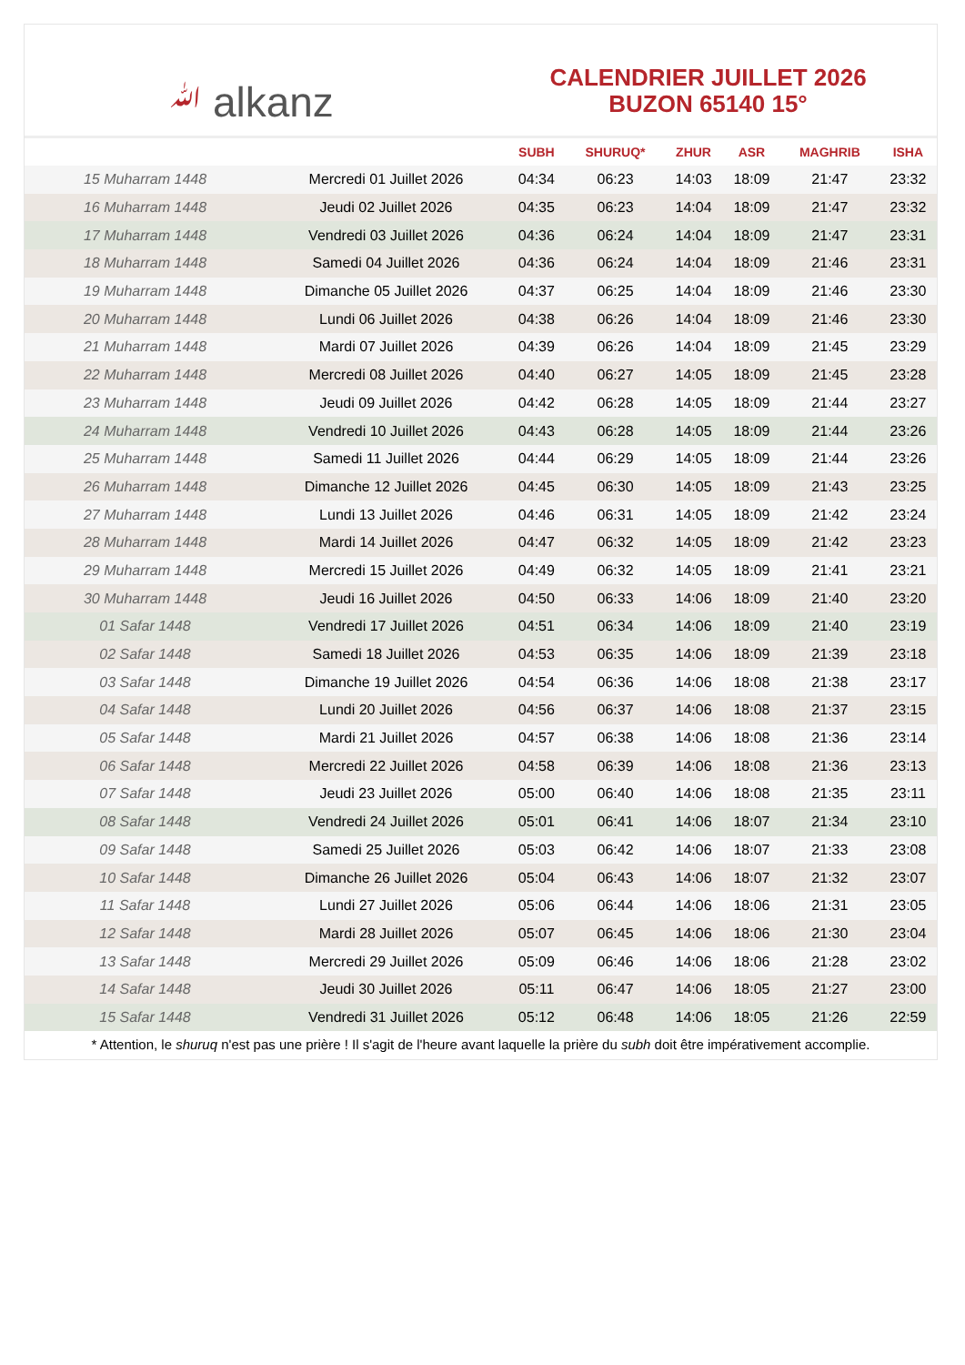ﷲ alkanz
CALENDRIER JUILLET 2026
BUZON 65140 15°
| | | SUBH | SHURUQ* | ZHUR | ASR | MAGHRIB | ISHA |
| --- | --- | --- | --- | --- | --- | --- | --- |
| 15 Muharram 1448 | Mercredi 01 Juillet 2026 | 04:34 | 06:23 | 14:03 | 18:09 | 21:47 | 23:32 |
| 16 Muharram 1448 | Jeudi 02 Juillet 2026 | 04:35 | 06:23 | 14:04 | 18:09 | 21:47 | 23:32 |
| 17 Muharram 1448 | Vendredi 03 Juillet 2026 | 04:36 | 06:24 | 14:04 | 18:09 | 21:47 | 23:31 |
| 18 Muharram 1448 | Samedi 04 Juillet 2026 | 04:36 | 06:24 | 14:04 | 18:09 | 21:46 | 23:31 |
| 19 Muharram 1448 | Dimanche 05 Juillet 2026 | 04:37 | 06:25 | 14:04 | 18:09 | 21:46 | 23:30 |
| 20 Muharram 1448 | Lundi 06 Juillet 2026 | 04:38 | 06:26 | 14:04 | 18:09 | 21:46 | 23:30 |
| 21 Muharram 1448 | Mardi 07 Juillet 2026 | 04:39 | 06:26 | 14:04 | 18:09 | 21:45 | 23:29 |
| 22 Muharram 1448 | Mercredi 08 Juillet 2026 | 04:40 | 06:27 | 14:05 | 18:09 | 21:45 | 23:28 |
| 23 Muharram 1448 | Jeudi 09 Juillet 2026 | 04:42 | 06:28 | 14:05 | 18:09 | 21:44 | 23:27 |
| 24 Muharram 1448 | Vendredi 10 Juillet 2026 | 04:43 | 06:28 | 14:05 | 18:09 | 21:44 | 23:26 |
| 25 Muharram 1448 | Samedi 11 Juillet 2026 | 04:44 | 06:29 | 14:05 | 18:09 | 21:44 | 23:26 |
| 26 Muharram 1448 | Dimanche 12 Juillet 2026 | 04:45 | 06:30 | 14:05 | 18:09 | 21:43 | 23:25 |
| 27 Muharram 1448 | Lundi 13 Juillet 2026 | 04:46 | 06:31 | 14:05 | 18:09 | 21:42 | 23:24 |
| 28 Muharram 1448 | Mardi 14 Juillet 2026 | 04:47 | 06:32 | 14:05 | 18:09 | 21:42 | 23:23 |
| 29 Muharram 1448 | Mercredi 15 Juillet 2026 | 04:49 | 06:32 | 14:05 | 18:09 | 21:41 | 23:21 |
| 30 Muharram 1448 | Jeudi 16 Juillet 2026 | 04:50 | 06:33 | 14:06 | 18:09 | 21:40 | 23:20 |
| 01 Safar 1448 | Vendredi 17 Juillet 2026 | 04:51 | 06:34 | 14:06 | 18:09 | 21:40 | 23:19 |
| 02 Safar 1448 | Samedi 18 Juillet 2026 | 04:53 | 06:35 | 14:06 | 18:09 | 21:39 | 23:18 |
| 03 Safar 1448 | Dimanche 19 Juillet 2026 | 04:54 | 06:36 | 14:06 | 18:08 | 21:38 | 23:17 |
| 04 Safar 1448 | Lundi 20 Juillet 2026 | 04:56 | 06:37 | 14:06 | 18:08 | 21:37 | 23:15 |
| 05 Safar 1448 | Mardi 21 Juillet 2026 | 04:57 | 06:38 | 14:06 | 18:08 | 21:36 | 23:14 |
| 06 Safar 1448 | Mercredi 22 Juillet 2026 | 04:58 | 06:39 | 14:06 | 18:08 | 21:36 | 23:13 |
| 07 Safar 1448 | Jeudi 23 Juillet 2026 | 05:00 | 06:40 | 14:06 | 18:08 | 21:35 | 23:11 |
| 08 Safar 1448 | Vendredi 24 Juillet 2026 | 05:01 | 06:41 | 14:06 | 18:07 | 21:34 | 23:10 |
| 09 Safar 1448 | Samedi 25 Juillet 2026 | 05:03 | 06:42 | 14:06 | 18:07 | 21:33 | 23:08 |
| 10 Safar 1448 | Dimanche 26 Juillet 2026 | 05:04 | 06:43 | 14:06 | 18:07 | 21:32 | 23:07 |
| 11 Safar 1448 | Lundi 27 Juillet 2026 | 05:06 | 06:44 | 14:06 | 18:06 | 21:31 | 23:05 |
| 12 Safar 1448 | Mardi 28 Juillet 2026 | 05:07 | 06:45 | 14:06 | 18:06 | 21:30 | 23:04 |
| 13 Safar 1448 | Mercredi 29 Juillet 2026 | 05:09 | 06:46 | 14:06 | 18:06 | 21:28 | 23:02 |
| 14 Safar 1448 | Jeudi 30 Juillet 2026 | 05:11 | 06:47 | 14:06 | 18:05 | 21:27 | 23:00 |
| 15 Safar 1448 | Vendredi 31 Juillet 2026 | 05:12 | 06:48 | 14:06 | 18:05 | 21:26 | 22:59 |
* Attention, le shuruq n'est pas une prière ! Il s'agit de l'heure avant laquelle la prière du subh doit être impérativement accomplie.